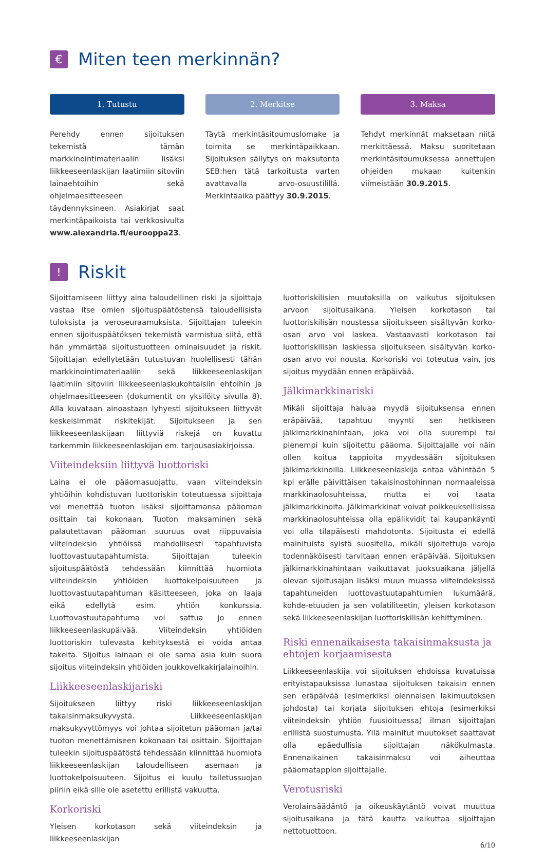€ Miten teen merkinnän?
1. Tutustu
Perehdy ennen sijoituksen tekemistä tämän markkinointimateriaalin lisäksi liikkeeseenlaskijan laatimiin sitoviin lainaehtoihin sekä ohjelmaesitteeseen täydennyksineen. Asiakirjat saat merkintäpaikoista tai verkkosivulta www.alexandria.fi/eurooppa23.
2. Merkitse
Täytä merkintäsitoumuslomake ja toimita se merkintäpaikkaan. Sijoituksen säilytys on maksutonta SEB:hen tätä tarkoitusta varten avattavalla arvo-osuustilillä. Merkintäaika päättyy 30.9.2015.
3. Maksa
Tehdyt merkinnät maksetaan niitä merkittäessä. Maksu suoritetaan merkintäsitoumuksessa annettujen ohjeiden mukaan kuitenkin viimeistään 30.9.2015.
! Riskit
Sijoittamiseen liittyy aina taloudellinen riski ja sijoittaja vastaa itse omien sijoituspäätöstensä taloudellisista tuloksista ja veroseuraamuksista. Sijoittajan tuleekin ennen sijoituspäätöksen tekemistä varmistua siitä, että hän ymmärtää sijoitustuotteen ominaisuudet ja riskit. Sijoittajan edellytetään tutustuvan huolellisesti tähän markkinointimateriaaliin sekä liikkeeseenlaskijan laatimiin sitoviin liikkeeseenlaskukohtaisiin ehtoihin ja ohjelmaesitteeseen (dokumentit on yksilöity sivulla 8). Alla kuvataan ainoastaan lyhyesti sijoitukseen liittyvät keskeisimmät riskitekijät. Sijoitukseen ja sen liikkeeseenlaskijaan liittyviä riskejä on kuvattu tarkemmin liikkeeseenlaskijan em. tarjousasiakirjoissa.
Viiteindeksiin liittyvä luottoriski
Laina ei ole pääomasuojattu, vaan viiteindeksin yhtiöihin kohdistuvan luottoriskin toteutuessa sijoittaja voi menettää tuoton lisäksi sijoittamansa pääoman osittain tai kokonaan. Tuoton maksaminen sekä palautettavan pääoman suuruus ovat riippuvaisia viiteindeksin yhtiöissä mahdollisesti tapahtuvista luottovastuutapahtumista. Sijoittajan tuleekin sijoituspäätöstä tehdessään kiinnittää huomiota viiteindeksin yhtiöiden luottokelpoisuuteen ja luottovastuutapahtuman käsitteeseen, joka on laaja eikä edellytä esim. yhtiön konkurssia. Luottovastuutapahtuma voi sattua jo ennen liikkeeseenlaskupäivää. Viiteindeksin yhtiöiden luottoriskin tulevasta kehityksestä ei voida antaa takeita. Sijoitus lainaan ei ole sama asia kuin suora sijoitus viiteindeksin yhtiöiden joukkovelkakirjalainoihin.
Liikkeeseenlaskijariski
Sijoitukseen liittyy riski liikkeeseenlaskijan takaisinmaksukyvystä. Liikkeeseenlaskijan maksukyvyttömyys voi johtaa sijoitetun pääoman ja/tai tuoton menettämiseen kokonaan tai osittain. Sijoittajan tuleekin sijoituspäätöstä tehdessään kiinnittää huomiota liikkeeseenlaskijan taloudelliseen asemaan ja luottokelpoisuuteen. Sijoitus ei kuulu talletussuojan piiriin eikä sille ole asetettu erillistä vakuutta.
Korkoriski
Yleisen korkotason sekä viiteindeksin ja liikkeeseenlaskijan
luottoriskilisien muutoksilla on vaikutus sijoituksen arvoon sijoitusaikana. Yleisen korkotason tai luottoriskilisän noustessa sijoitukseen sisältyvän korko-osan arvo voi laskea. Vastaavasti korkotason tai luottoriskilisän laskiessa sijoitukseen sisältyvän korko-osan arvo voi nousta. Korkoriski voi toteutua vain, jos sijoitus myydään ennen eräpäivää.
Jälkimarkkinariski
Mikäli sijoittaja haluaa myydä sijoituksensa ennen eräpäivää, tapahtuu myynti sen hetkiseen jälkimarkkinahintaan, joka voi olla suurempi tai pienempi kuin sijoitettu pääoma. Sijoittajalle voi näin ollen koitua tappioita myydessään sijoituksen jälkimarkkinoilla. Liikkeeseenlaskija antaa vähintään 5 kpl erälle päivittäisen takaisinostohinnan normaaleissa markkinaolosuhteissa, mutta ei voi taata jälkimarkkinoita. Jälkimarkkinat voivat poikkeuksellisissa markkinaolosuhteissa olla epälikvidit tai kaupankäynti voi olla tilapäisesti mahdotonta. Sijoitusta ei edellä mainituista syistä suositella, mikäli sijoitettuja varoja todennäköisesti tarvitaan ennen eräpäivää. Sijoituksen jälkimarkkinahintaan vaikuttavat juoksuaikana jäljellä olevan sijoitusajan lisäksi muun muassa viiteindeksissä tapahtuneiden luottovastuutapahtumien lukumäärä, kohde-etuuden ja sen volatiliteetin, yleisen korkotason sekä liikkeeseenlaskijan luottoriskilisän kehittyminen.
Riski ennenaikaisesta takaisinmaksusta ja ehtojen korjaamisesta
Liikkeeseenlaskija voi sijoituksen ehdoissa kuvatuissa erityistapauksissa lunastaa sijoituksen takaisin ennen sen eräpäivää (esimerkiksi olennaisen lakimuutoksen johdosta) tai korjata sijoituksen ehtoja (esimerkiksi viiteindeksin yhtiön fuusioituessa) ilman sijoittajan erillistä suostumusta. Yllä mainitut muutokset saattavat olla epäedullisia sijoittajan näkökulmasta. Ennenaikainen takaisinmaksu voi aiheuttaa pääomatappion sijoittajalle.
Verotusriski
Verolainsäädäntö ja oikeuskäytäntö voivat muuttua sijoitusaikana ja tätä kautta vaikuttaa sijoittajan nettotuottoon.
6/10